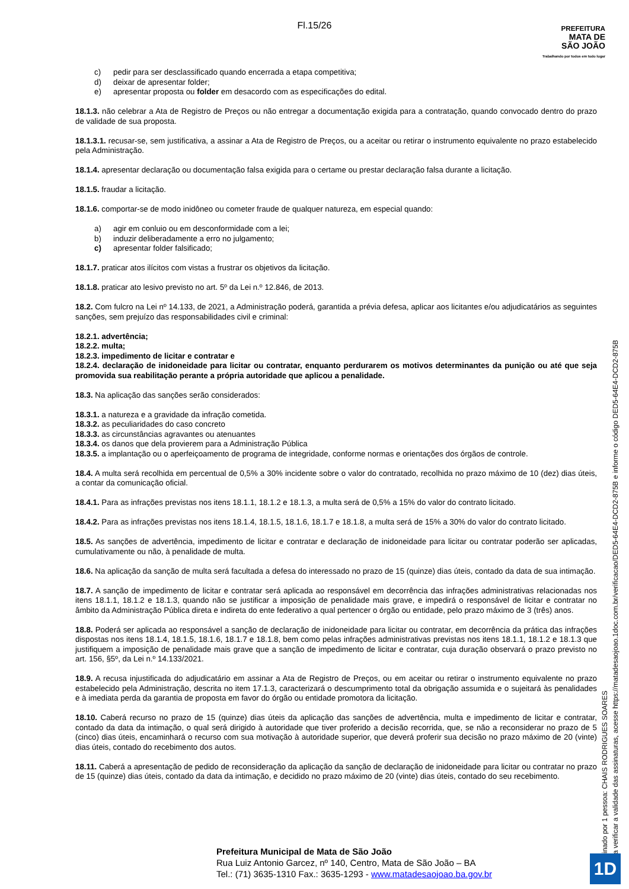Fl.15/26
PREFEITURA
MATA DE
SÃO JOÃO
Trabalhando por todos em todo lugar
c) pedir para ser desclassificado quando encerrada a etapa competitiva;
d) deixar de apresentar folder;
e) apresentar proposta ou folder em desacordo com as especificações do edital.
18.1.3. não celebrar a Ata de Registro de Preços ou não entregar a documentação exigida para a contratação, quando convocado dentro do prazo de validade de sua proposta.
18.1.3.1. recusar-se, sem justificativa, a assinar a Ata de Registro de Preços, ou a aceitar ou retirar o instrumento equivalente no prazo estabelecido pela Administração.
18.1.4. apresentar declaração ou documentação falsa exigida para o certame ou prestar declaração falsa durante a licitação.
18.1.5. fraudar a licitação.
18.1.6. comportar-se de modo inidôneo ou cometer fraude de qualquer natureza, em especial quando:
a) agir em conluio ou em desconformidade com a lei;
b) induzir deliberadamente a erro no julgamento;
c) apresentar folder falsificado;
18.1.7. praticar atos ilícitos com vistas a frustrar os objetivos da licitação.
18.1.8. praticar ato lesivo previsto no art. 5º da Lei n.º 12.846, de 2013.
18.2. Com fulcro na Lei nº 14.133, de 2021, a Administração poderá, garantida a prévia defesa, aplicar aos licitantes e/ou adjudicatários as seguintes sanções, sem prejuízo das responsabilidades civil e criminal:
18.2.1. advertência;
18.2.2. multa;
18.2.3. impedimento de licitar e contratar e
18.2.4. declaração de inidoneidade para licitar ou contratar, enquanto perdurarem os motivos determinantes da punição ou até que seja promovida sua reabilitação perante a própria autoridade que aplicou a penalidade.
18.3. Na aplicação das sanções serão considerados:
18.3.1. a natureza e a gravidade da infração cometida.
18.3.2. as peculiaridades do caso concreto
18.3.3. as circunstâncias agravantes ou atenuantes
18.3.4. os danos que dela provierem para a Administração Pública
18.3.5. a implantação ou o aperfeiçoamento de programa de integridade, conforme normas e orientações dos órgãos de controle.
18.4. A multa será recolhida em percentual de 0,5% a 30% incidente sobre o valor do contratado, recolhida no prazo máximo de 10 (dez) dias úteis, a contar da comunicação oficial.
18.4.1. Para as infrações previstas nos itens 18.1.1, 18.1.2 e 18.1.3, a multa será de 0,5% a 15% do valor do contrato licitado.
18.4.2. Para as infrações previstas nos itens 18.1.4, 18.1.5, 18.1.6, 18.1.7 e 18.1.8, a multa será de 15% a 30% do valor do contrato licitado.
18.5. As sanções de advertência, impedimento de licitar e contratar e declaração de inidoneidade para licitar ou contratar poderão ser aplicadas, cumulativamente ou não, à penalidade de multa.
18.6. Na aplicação da sanção de multa será facultada a defesa do interessado no prazo de 15 (quinze) dias úteis, contado da data de sua intimação.
18.7. A sanção de impedimento de licitar e contratar será aplicada ao responsável em decorrência das infrações administrativas relacionadas nos itens 18.1.1, 18.1.2 e 18.1.3, quando não se justificar a imposição de penalidade mais grave, e impedirá o responsável de licitar e contratar no âmbito da Administração Pública direta e indireta do ente federativo a qual pertencer o órgão ou entidade, pelo prazo máximo de 3 (três) anos.
18.8. Poderá ser aplicada ao responsável a sanção de declaração de inidoneidade para licitar ou contratar, em decorrência da prática das infrações dispostas nos itens 18.1.4, 18.1.5, 18.1.6, 18.1.7 e 18.1.8, bem como pelas infrações administrativas previstas nos itens 18.1.1, 18.1.2 e 18.1.3 que justifiquem a imposição de penalidade mais grave que a sanção de impedimento de licitar e contratar, cuja duração observará o prazo previsto no art. 156, §5º, da Lei n.º 14.133/2021.
18.9. A recusa injustificada do adjudicatário em assinar a Ata de Registro de Preços, ou em aceitar ou retirar o instrumento equivalente no prazo estabelecido pela Administração, descrita no item 17.1.3, caracterizará o descumprimento total da obrigação assumida e o sujeitará às penalidades e à imediata perda da garantia de proposta em favor do órgão ou entidade promotora da licitação.
18.10. Caberá recurso no prazo de 15 (quinze) dias úteis da aplicação das sanções de advertência, multa e impedimento de licitar e contratar, contado da data da intimação, o qual será dirigido à autoridade que tiver proferido a decisão recorrida, que, se não a reconsiderar no prazo de 5 (cinco) dias úteis, encaminhará o recurso com sua motivação à autoridade superior, que deverá proferir sua decisão no prazo máximo de 20 (vinte) dias úteis, contado do recebimento dos autos.
18.11. Caberá a apresentação de pedido de reconsideração da aplicação da sanção de declaração de inidoneidade para licitar ou contratar no prazo de 15 (quinze) dias úteis, contado da data da intimação, e decidido no prazo máximo de 20 (vinte) dias úteis, contado do seu recebimento.
Assinado por 1 pessoa: CHAIS RODRIGUES SOARES
Para verificar a validade das assinaturas, acesse https://matadesaojoao.1doc.com.br/verificacao/DED5-64E4-DCD2-875B e informe o código DED5-64E4-DCD2-875B
Prefeitura Municipal de Mata de São João
Rua Luiz Antonio Garcez, nº 140, Centro, Mata de São João – BA
Tel.: (71) 3635-1310 Fax.: 3635-1293 - www.matadesaojoao.ba.gov.br
1D